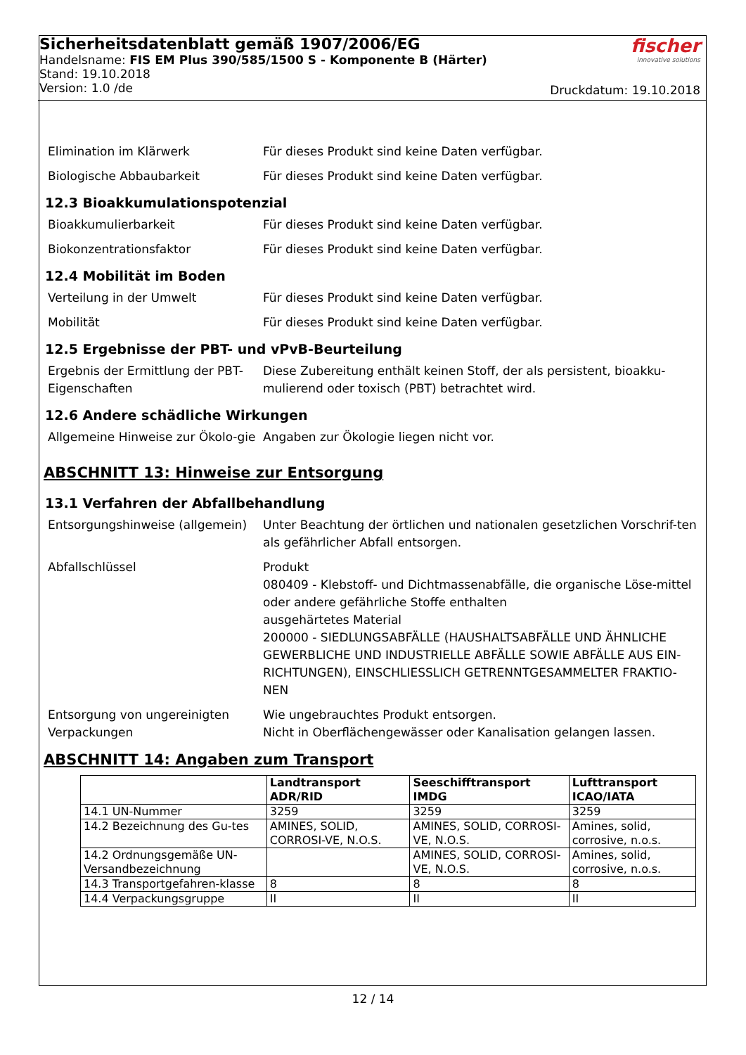Sicherheitsdatenblatt gemäß 1907/2006/EG
Handelsname: FIS EM Plus 390/585/1500 S - Komponente B (Härter)
Stand: 19.10.2018
Version: 1.0 /de
fischer
innovative solutions
Druckdatum: 19.10.2018
Elimination im Klärwerk Für dieses Produkt sind keine Daten verfügbar.
Biologische Abbaubarkeit Für dieses Produkt sind keine Daten verfügbar.
12.3 Bioakkumulationspotenzial
Bioakkumulierbarkeit Für dieses Produkt sind keine Daten verfügbar.
Biokonzentrationsfaktor Für dieses Produkt sind keine Daten verfügbar.
12.4 Mobilität im Boden
Verteilung in der Umwelt Für dieses Produkt sind keine Daten verfügbar.
Mobilität Für dieses Produkt sind keine Daten verfügbar.
12.5 Ergebnisse der PBT- und vPvB-Beurteilung
Ergebnis der Ermittlung der PBT-Eigenschaften
Diese Zubereitung enthält keinen Stoff, der als persistent, bioakku-mulierend oder toxisch (PBT) betrachtet wird.
12.6 Andere schädliche Wirkungen
Allgemeine Hinweise zur Ökolo-gie
Angaben zur Ökologie liegen nicht vor.
ABSCHNITT 13: Hinweise zur Entsorgung
13.1 Verfahren der Abfallbehandlung
Entsorgungshinweise (allgemein)
Unter Beachtung der örtlichen und nationalen gesetzlichen Vorschrif-ten als gefährlicher Abfall entsorgen.
Abfallschlüssel Produkt
080409 - Klebstoff- und Dichtmassenabfälle, die organische Löse-mittel oder andere gefährliche Stoffe enthalten
ausgehärtetes Material
200000 - SIEDLUNGSABFÄLLE (HAUSHALTSABFÄLLE UND ÄHNLICHE GEWERBLICHE UND INDUSTRIELLE ABFÄLLE SOWIE ABFÄLLE AUS EIN-RICHTUNGEN), EINSCHLIESSLICH GETRENNTGESAMMELTER FRAKTIO-NEN
Entsorgung von ungereinigten Verpackungen
Wie ungebrauchtes Produkt entsorgen.
Nicht in Oberflächengewässer oder Kanalisation gelangen lassen.
ABSCHNITT 14: Angaben zum Transport
| | Landtransport ADR/RID | Seeschifftransport IMDG | Lufttransport ICAO/IATA |
| --- | --- | --- | --- |
| 14.1 UN-Nummer | 3259 | 3259 | 3259 |
| 14.2 Bezeichnung des Gu-tes | AMINES, SOLID, CORROSI-VE, N.O.S. | AMINES, SOLID, CORROSI-VE, N.O.S. | Amines, solid, corrosive, n.o.s. |
| 14.2 Ordnungsgemäße UN-Versandbezeichnung | | AMINES, SOLID, CORROSI-VE, N.O.S. | Amines, solid, corrosive, n.o.s. |
| 14.3 Transportgefahren-klasse | 8 | 8 | 8 |
| 14.4 Verpackungsgruppe | II | II | II |
12 / 14